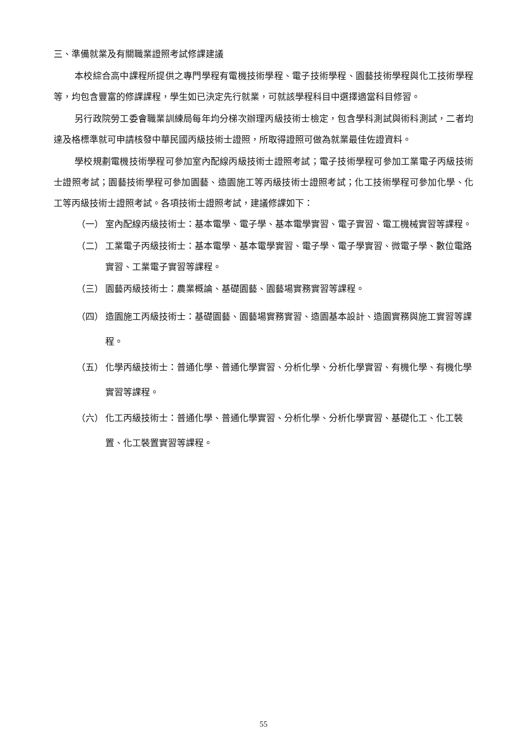三、準備就業及有關職業證照考試修課建議
本校綜合高中課程所提供之專門學程有電機技術學程、電子技術學程、園藝技術學程與化工技術學程等，均包含豐富的修課課程，學生如已決定先行就業，可就該學程科目中選擇適當科目修習。
另行政院勞工委會職業訓練局每年均分梯次辦理丙級技術士檢定，包含學科測試與術科測試，二者均達及格標準就可申請核發中華民國丙級技術士證照，所取得證照可做為就業最佳佐證資料。
學校規劃電機技術學程可參加室內配線丙級技術士證照考試；電子技術學程可參加工業電子丙級技術士證照考試；園藝技術學程可參加園藝、造園施工等丙級技術士證照考試；化工技術學程可參加化學、化工等丙級技術士證照考試。各項技術士證照考試，建議修課如下：
（一） 室內配線丙級技術士：基本電學、電子學、基本電學實習、電子實習、電工機械實習等課程。
（二） 工業電子丙級技術士：基本電學、基本電學實習、電子學、電子學實習、微電子學、數位電路實習、工業電子實習等課程。
（三） 園藝丙級技術士：農業概論、基礎園藝、園藝場實務實習等課程。
（四） 造園施工丙級技術士：基礎園藝、園藝場實務實習、造園基本設計、造園實務與施工實習等課程。
（五） 化學丙級技術士：普通化學、普通化學實習、分析化學、分析化學實習、有機化學、有機化學實習等課程。
（六） 化工丙級技術士：普通化學、普通化學實習、分析化學、分析化學實習、基礎化工、化工裝置、化工裝置實習等課程。
55